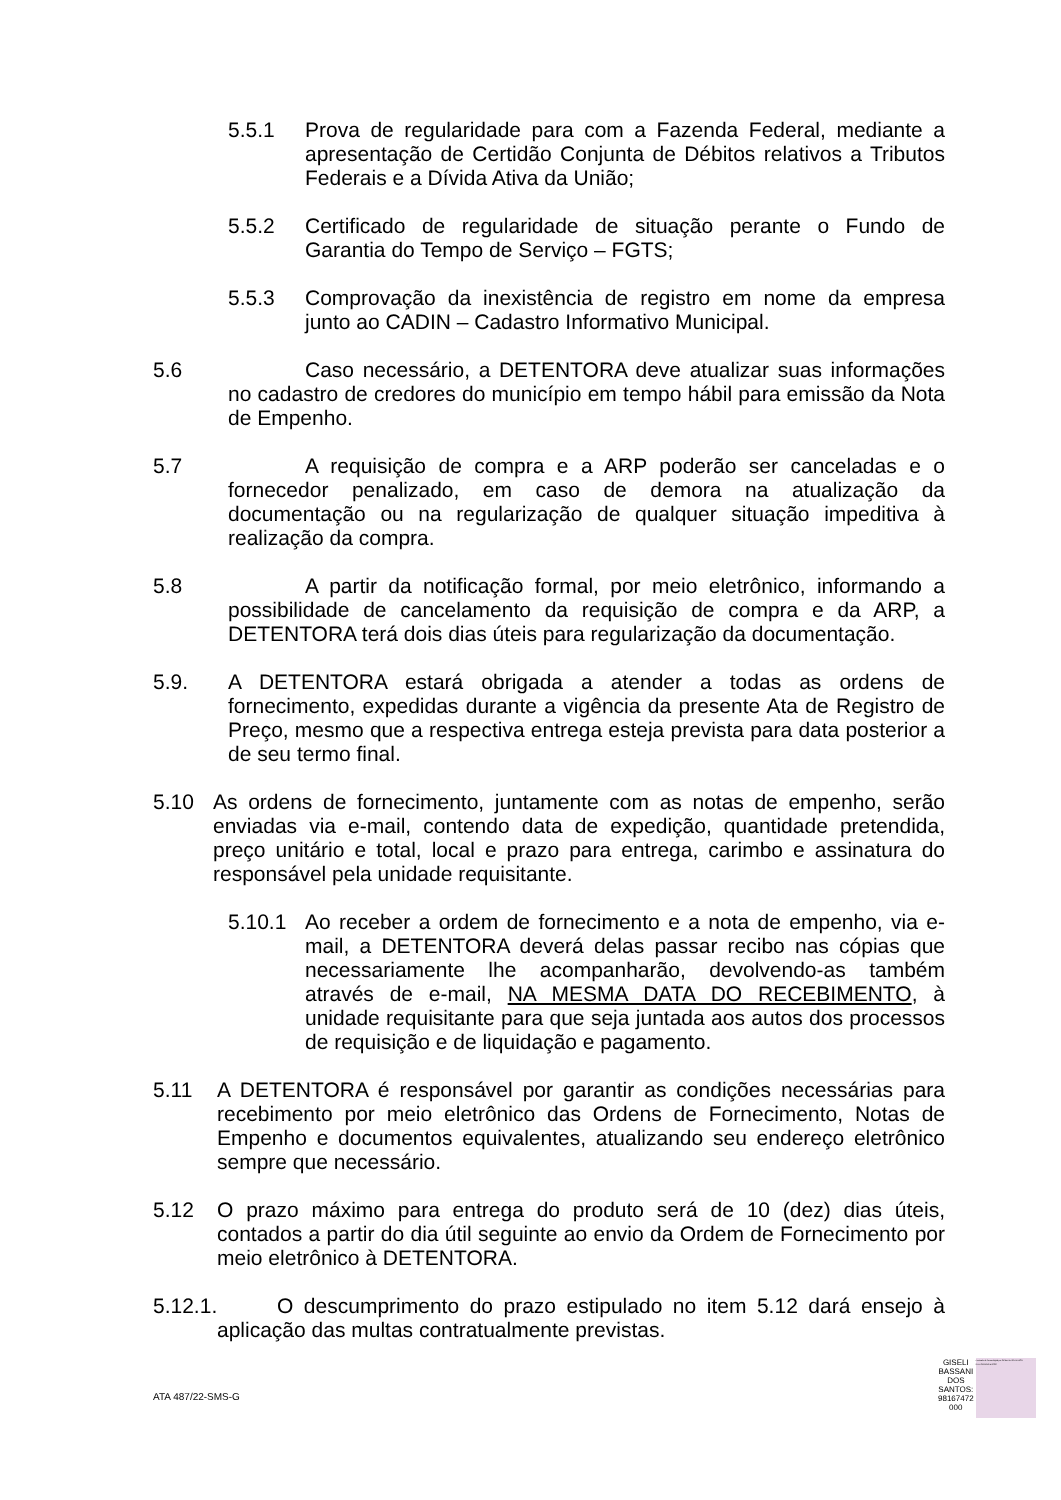5.5.1 Prova de regularidade para com a Fazenda Federal, mediante a apresentação de Certidão Conjunta de Débitos relativos a Tributos Federais e a Dívida Ativa da União;
5.5.2 Certificado de regularidade de situação perante o Fundo de Garantia do Tempo de Serviço – FGTS;
5.5.3 Comprovação da inexistência de registro em nome da empresa junto ao CADIN – Cadastro Informativo Municipal.
5.6 Caso necessário, a DETENTORA deve atualizar suas informações no cadastro de credores do município em tempo hábil para emissão da Nota de Empenho.
5.7 A requisição de compra e a ARP poderão ser canceladas e o fornecedor penalizado, em caso de demora na atualização da documentação ou na regularização de qualquer situação impeditiva à realização da compra.
5.8 A partir da notificação formal, por meio eletrônico, informando a possibilidade de cancelamento da requisição de compra e da ARP, a DETENTORA terá dois dias úteis para regularização da documentação.
5.9. A DETENTORA estará obrigada a atender a todas as ordens de fornecimento, expedidas durante a vigência da presente Ata de Registro de Preço, mesmo que a respectiva entrega esteja prevista para data posterior a de seu termo final.
5.10 As ordens de fornecimento, juntamente com as notas de empenho, serão enviadas via e-mail, contendo data de expedição, quantidade pretendida, preço unitário e total, local e prazo para entrega, carimbo e assinatura do responsável pela unidade requisitante.
5.10.1 Ao receber a ordem de fornecimento e a nota de empenho, via e-mail, a DETENTORA deverá delas passar recibo nas cópias que necessariamente lhe acompanharão, devolvendo-as também através de e-mail, NA MESMA DATA DO RECEBIMENTO, à unidade requisitante para que seja juntada aos autos dos processos de requisição e de liquidação e pagamento.
5.11 A DETENTORA é responsável por garantir as condições necessárias para recebimento por meio eletrônico das Ordens de Fornecimento, Notas de Empenho e documentos equivalentes, atualizando seu endereço eletrônico sempre que necessário.
5.12 O prazo máximo para entrega do produto será de 10 (dez) dias úteis, contados a partir do dia útil seguinte ao envio da Ordem de Fornecimento por meio eletrônico à DETENTORA.
5.12.1. O descumprimento do prazo estipulado no item 5.12 dará ensejo à aplicação das multas contratualmente previstas.
ATA 487/22-SMS-G
GISELI
BASSANI
DOS
SANTOS:
98167472
000
Assinado de forma digital por GISELI BASSANI DOS SANTOS:98167472000